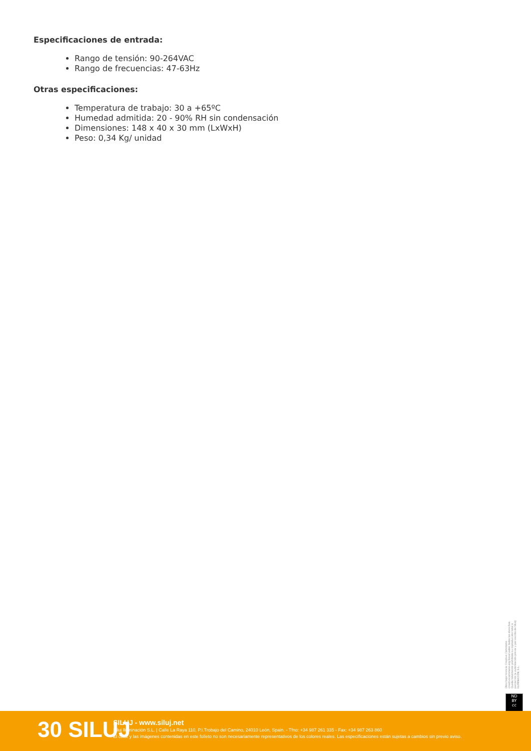Especificaciones de entrada:
Rango de tensión: 90-264VAC
Rango de frecuencias: 47-63Hz
Otras especificaciones:
Temperatura de trabajo: 30 a +65ºC
Humedad admitida: 20 - 90% RH sin condensación
Dimensiones: 148 x 40 x 30 mm (LxWxH)
Peso: 0,34 Kg/ unidad
Obra bajo licencia Creative Commons: creativecommons.org Reservados todos los derechos. Queda totalmente prohibido su reproducción total o parcial sin la autorización previa y por escrito de SILUJ ILUMINACIÓN, S.L.
ND
BY
cc
30 SILUJ
SILUJ - www.siluj.net
Siluj Iluminación S.L. | Calle La Raya 110, P.I.Trobajo del Camino, 24010 León, Spain. - Tfno: +34 987 261 335 - Fax: +34 987 263 860
El color y las imágenes contenidas en este folleto no son necesariamente representativos de los colores reales. Las especificaciones están sujetas a cambios sin previo aviso.